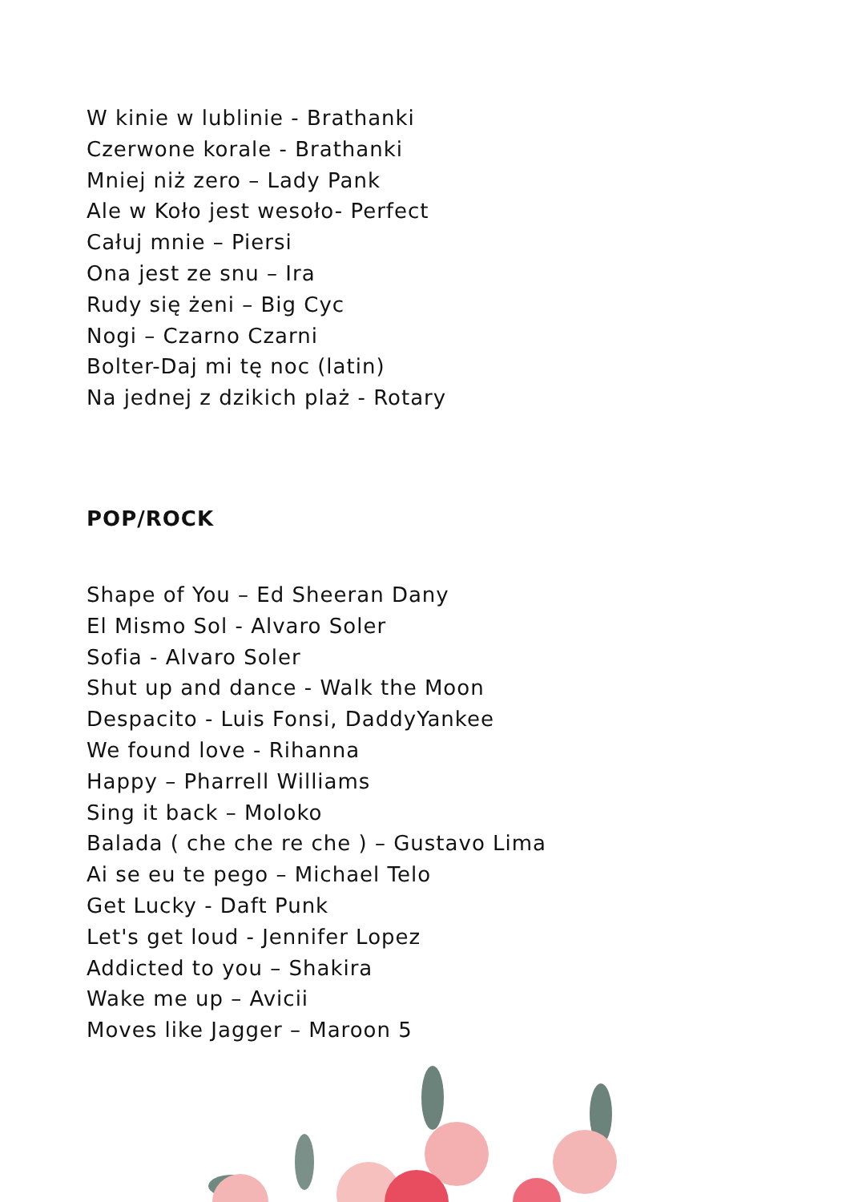W kinie w lublinie - Brathanki
Czerwone korale - Brathanki
Mniej niż zero – Lady Pank
Ale w Koło jest wesoło- Perfect
Całuj mnie – Piersi
Ona jest ze snu – Ira
Rudy się żeni – Big Cyc
Nogi – Czarno Czarni
Bolter-Daj mi tę noc (latin)
Na jednej z dzikich plaż - Rotary
POP/ROCK
Shape of You – Ed Sheeran Dany
El Mismo Sol - Alvaro Soler
Sofia - Alvaro Soler
Shut up and dance - Walk the Moon
Despacito - Luis Fonsi, DaddyYankee
We found love - Rihanna
Happy – Pharrell Williams
Sing it back – Moloko
Balada ( che che re che ) – Gustavo Lima
Ai se eu te pego – Michael Telo
Get Lucky - Daft Punk
Let's get loud - Jennifer Lopez
Addicted to you – Shakira
Wake me up – Avicii
Moves like Jagger – Maroon 5